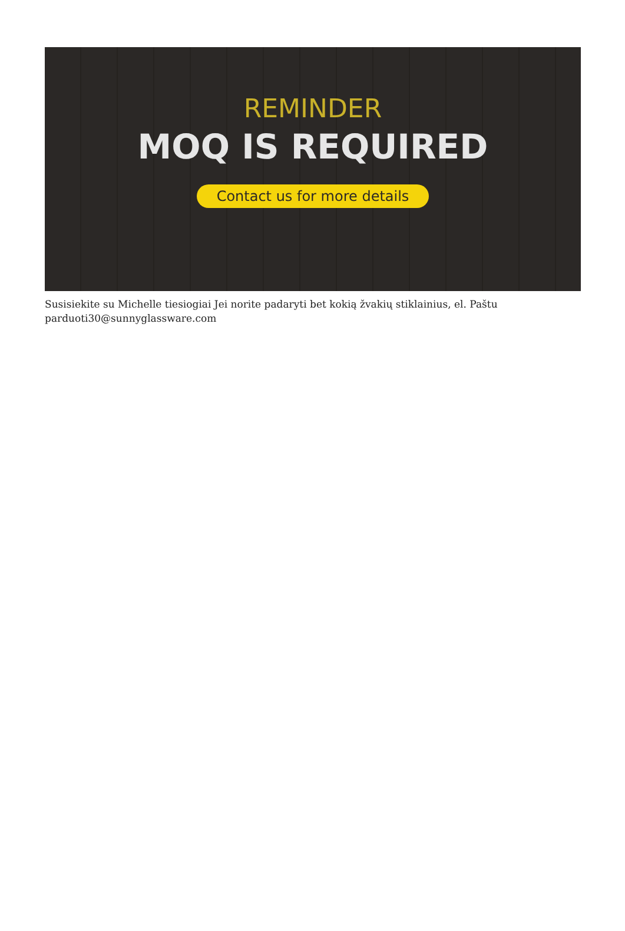REMINDER
MOQ IS REQUIRED
Contact us for more details
Susisiekite su Michelle tiesiogiai Jei norite padaryti bet kokią žvakių stiklainius, el. Paštu parduoti30@sunnyglassware.com